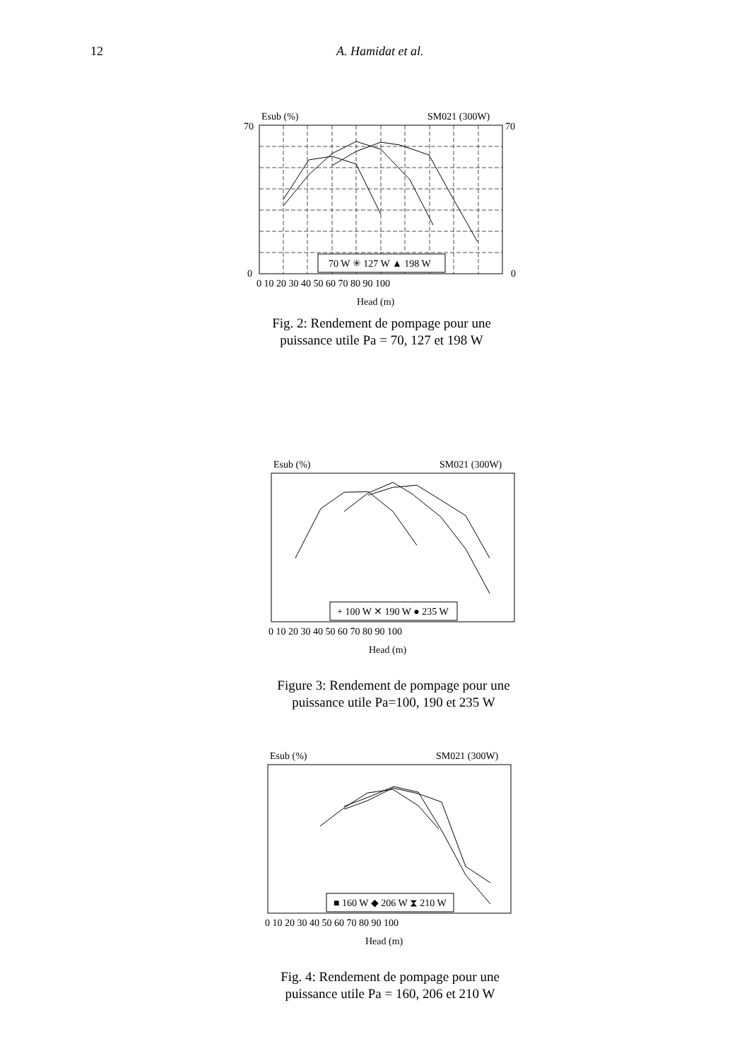12 A. Hamidat et al.
Esub (%)
SM021 (300W)
70 W ✳ 127 W ▲ 198 W
0
0
70
70
0 10 20 30 40 50 60 70 80 90 100
Head (m)
Fig. 2: Rendement de pompage pour une
puissance utile Pa = 70, 127 et 198 W
Esub (%)
SM021 (300W)
+ 100 W ✕ 190 W ● 235 W
0 10 20 30 40 50 60 70 80 90 100
Head (m)
Figure 3: Rendement de pompage pour une
puissance utile Pa=100, 190 et 235 W
Esub (%)
SM021 (300W)
■ 160 W ◆ 206 W ⧗ 210 W
0 10 20 30 40 50 60 70 80 90 100
Head (m)
Fig. 4: Rendement de pompage pour une
puissance utile Pa = 160, 206 et 210 W